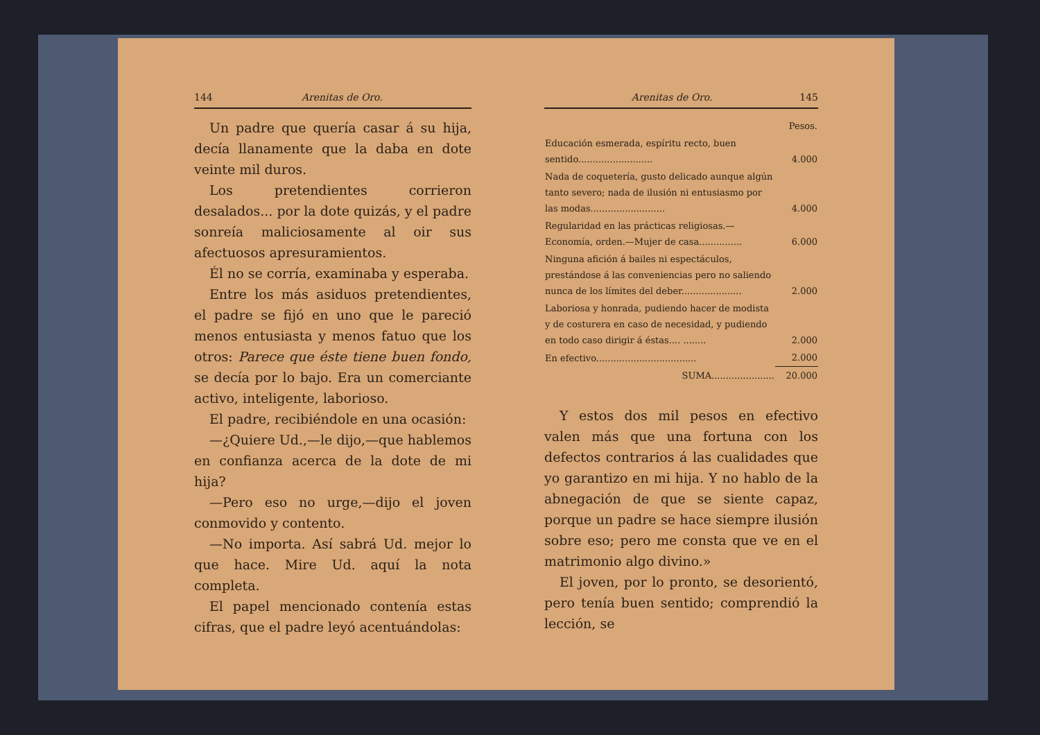144 Arenitas de Oro.
Un padre que quería casar á su hija, decía llanamente que la daba en dote veinte mil duros.
Los pretendientes corrieron desalados... por la dote quizás, y el padre sonreía maliciosamente al oir sus afectuosos apresuramientos.
Él no se corría, examinaba y esperaba.
Entre los más asiduos pretendientes, el padre se fijó en uno que le pareció menos entusiasta y menos fatuo que los otros: Parece que éste tiene buen fondo, se decía por lo bajo. Era un comerciante activo, inteligente, laborioso.
El padre, recibiéndole en una ocasión:
—¿Quiere Ud.,—le dijo,—que hablemos en confianza acerca de la dote de mi hija?
—Pero eso no urge,—dijo el joven conmovido y contento.
—No importa. Así sabrá Ud. mejor lo que hace. Mire Ud. aquí la nota completa.
El papel mencionado contenía estas cifras, que el padre leyó acentuándolas:
Arenitas de Oro. 145
| | Pesos. |
| Educación esmerada, espíritu recto, buen sentido.......................... | 4.000 |
| Nada de coquetería, gusto delicado aunque algún tanto severo; nada de ilusión ni entusiasmo por las modas.......................... | 4.000 |
| Regularidad en las prácticas religiosas.—Economía, orden.—Mujer de casa............... | 6.000 |
| Ninguna afición á bailes ni espectáculos, prestándose á las conveniencias pero no saliendo nunca de los límites del deber..................... | 2.000 |
| Laboriosa y honrada, pudiendo hacer de modista y de costurera en caso de necesidad, y pudiendo en todo caso dirigir á éstas.... ........ | 2.000 |
| En efectivo................................... | 2.000 |
| SUMA...................... | 20.000 |
Y estos dos mil pesos en efectivo valen más que una fortuna con los defectos contrarios á las cualidades que yo garantizo en mi hija. Y no hablo de la abnegación de que se siente capaz, porque un padre se hace siempre ilusión sobre eso; pero me consta que ve en el matrimonio algo divino.»
El joven, por lo pronto, se desorientó, pero tenía buen sentido; comprendió la lección, se